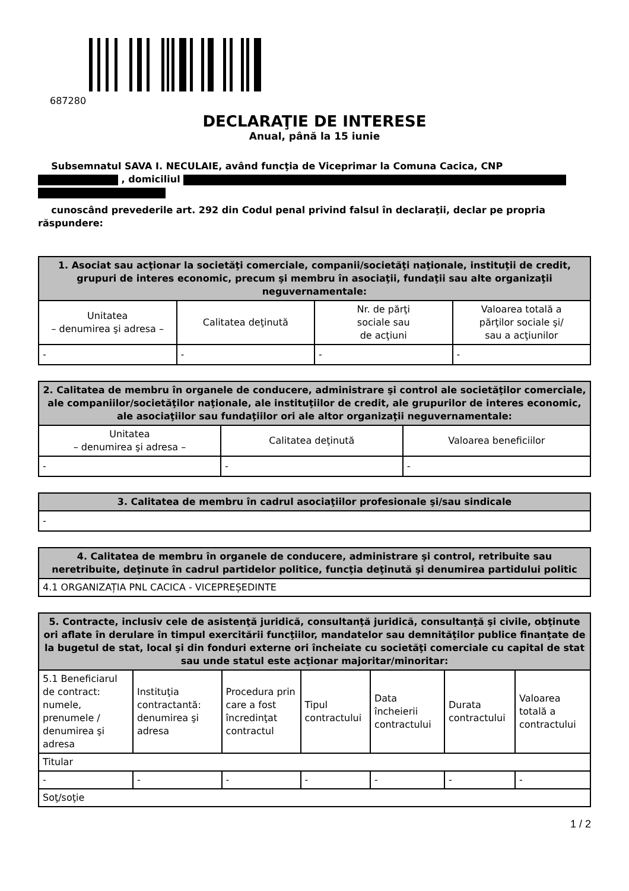687280
DECLARAŢIE DE INTERESE
Anual, până la 15 iunie
Subsemnatul SAVA I. NECULAIE, având funcţia de Viceprimar la Comuna Cacica, CNP
, domiciliul
cunoscând prevederile art. 292 din Codul penal privind falsul în declaraţii, declar pe propria răspundere:
| 1. Asociat sau acţionar la societăţi comerciale, companii/societăţi naţionale, instituţii de credit, grupuri de interes economic, precum şi membru în asociaţii, fundaţii sau alte organizaţii neguvernamentale: | | | |
| --- | --- | --- | --- |
| Unitatea – denumirea şi adresa – | Calitatea deţinută | Nr. de părţi sociale sau de acţiuni | Valoarea totală a părţilor sociale şi/ sau a acţiunilor |
| - | - | - | - |
| 2. Calitatea de membru în organele de conducere, administrare şi control ale societăţilor comerciale, ale companiilor/societăţilor naţionale, ale instituţiilor de credit, ale grupurilor de interes economic, ale asociaţiilor sau fundaţiilor ori ale altor organizaţii neguvernamentale: | | |
| --- | --- | --- |
| Unitatea – denumirea şi adresa – | Calitatea deţinută | Valoarea beneficiilor |
| - | - | - |
| 3. Calitatea de membru în cadrul asociaţiilor profesionale şi/sau sindicale |
| --- |
| - |
| 4. Calitatea de membru în organele de conducere, administrare şi control, retribuite sau neretribuite, deţinute în cadrul partidelor politice, funcţia deţinută şi denumirea partidului politic |
| --- |
| 4.1 ORGANIZAȚIA PNL CACICA - VICEPREȘEDINTE |
| 5. Contracte, inclusiv cele de asistenţă juridică, consultanţă juridică, consultanţă şi civile, obţinute ori aflate în derulare în timpul exercitării funcţiilor, mandatelor sau demnităţilor publice finanţate de la bugetul de stat, local şi din fonduri externe ori încheiate cu societăţi comerciale cu capital de stat sau unde statul este acţionar majoritar/minoritar: | | | | | | |
| --- | --- | --- | --- | --- | --- | --- |
| 5.1 Beneficiarul de contract: numele, prenumele / denumirea şi adresa | Instituţia contractantă: denumirea şi adresa | Procedura prin care a fost încredinţat contractul | Tipul contractului | Data încheierii contractului | Durata contractului | Valoarea totală a contractului |
| Titular | | | | | | |
| - | - | - | - | - | - | - |
| Soţ/soţie | | | | | | |
1 / 2